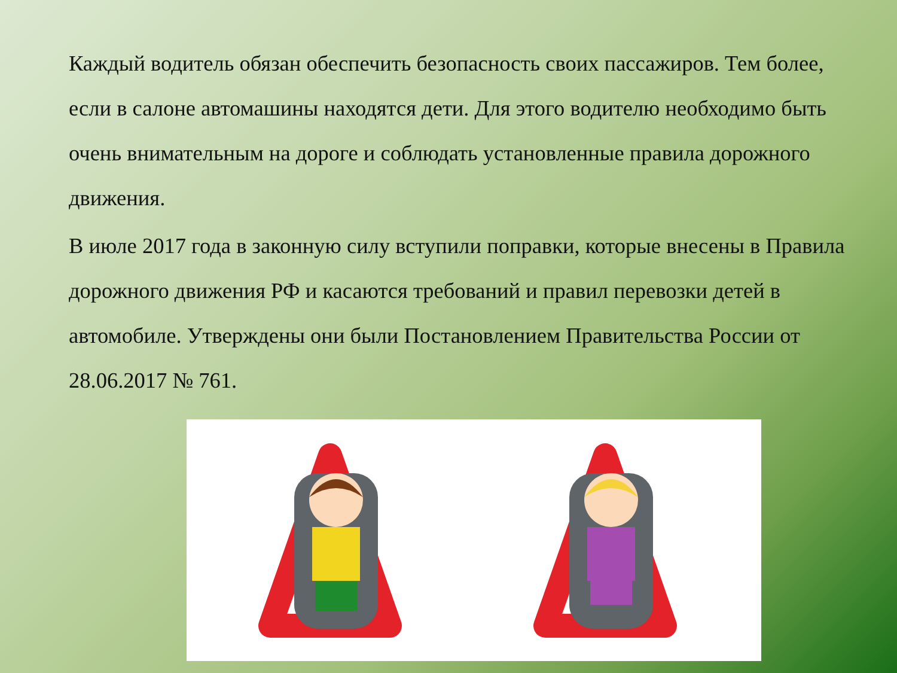Каждый водитель обязан обеспечить безопасность своих пассажиров. Тем более, если в салоне автомашины находятся дети. Для этого водителю необходимо быть очень внимательным на дороге и соблюдать установленные правила дорожного движения.
В июле 2017 года в законную силу вступили поправки, которые внесены в Правила дорожного движения РФ и касаются требований и правил перевозки детей в автомобиле. Утверждены они были Постановлением Правительства России от 28.06.2017 № 761.